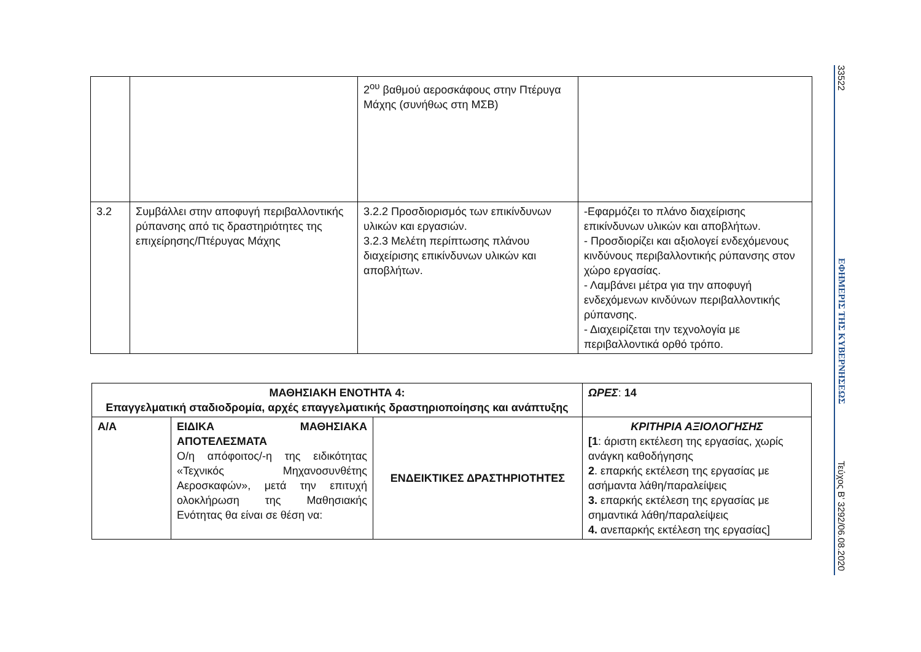| | | 2<sup>ου</sup> βαθμού αεροσκάφους στην Πτέρυγα Μάχης (συνήθως στη ΜΣΒ) | |
| 3.2 | Συμβάλλει στην αποφυγή περιβαλλοντικής ρύπανσης από τις δραστηριότητες της επιχείρησης/Πτέρυγας Μάχης | 3.2.2 Προσδιορισμός των επικίνδυνων υλικών και εργασιών. 3.2.3 Μελέτη περίπτωσης πλάνου διαχείρισης επικίνδυνων υλικών και αποβλήτων. | -Εφαρμόζει το πλάνο διαχείρισης επικίνδυνων υλικών και αποβλήτων. - Προσδιορίζει και αξιολογεί ενδεχόμενους κινδύνους περιβαλλοντικής ρύπανσης στον χώρο εργασίας. - Λαμβάνει μέτρα για την αποφυγή ενδεχόμενων κινδύνων περιβαλλοντικής ρύπανσης. - Διαχειρίζεται την τεχνολογία με περιβαλλοντικά ορθό τρόπο. |
| ΜΑΘΗΣΙΑΚΗ ΕΝΟΤΗΤΑ 4: Επαγγελματική σταδιοδρομία, αρχές επαγγελματικής δραστηριοποίησης και ανάπτυξης | | | ΩΡΕΣ : 14 |
| Α/Α | ΕΙΔΙΚΑ ΜΑΘΗΣΙΑΚΑ ΑΠΟΤΕΛΕΣΜΑΤΑ Ο/η απόφοιτος/-η της ειδικότητας «Τεχνικός Μηχανοσυνθέτης Αεροσκαφών», μετά την επιτυχή ολοκλήρωση της Μαθησιακής Ενότητας θα είναι σε θέση να: | ΕΝΔΕΙΚΤΙΚΕΣ ΔΡΑΣΤΗΡΙΟΤΗΤΕΣ | ΚΡΙΤΗΡΙΑ ΑΞΙΟΛΟΓΗΣΗΣ [1 : άριστη εκτέλεση της εργασίας, χωρίς ανάγκη καθοδήγησης 2 . επαρκής εκτέλεση της εργασίας με ασήμαντα λάθη/παραλείψεις 3. επαρκής εκτέλεση της εργασίας με σημαντικά λάθη/παραλείψεις 4. ανεπαρκής εκτέλεση της εργασίας] |
33522
ΕΦΗΜΕΡΙΣ ΤΗΣ ΚΥΒΕΡΝΗΣΕΩΣ
Τεύχος B’ 3292/06.08.2020